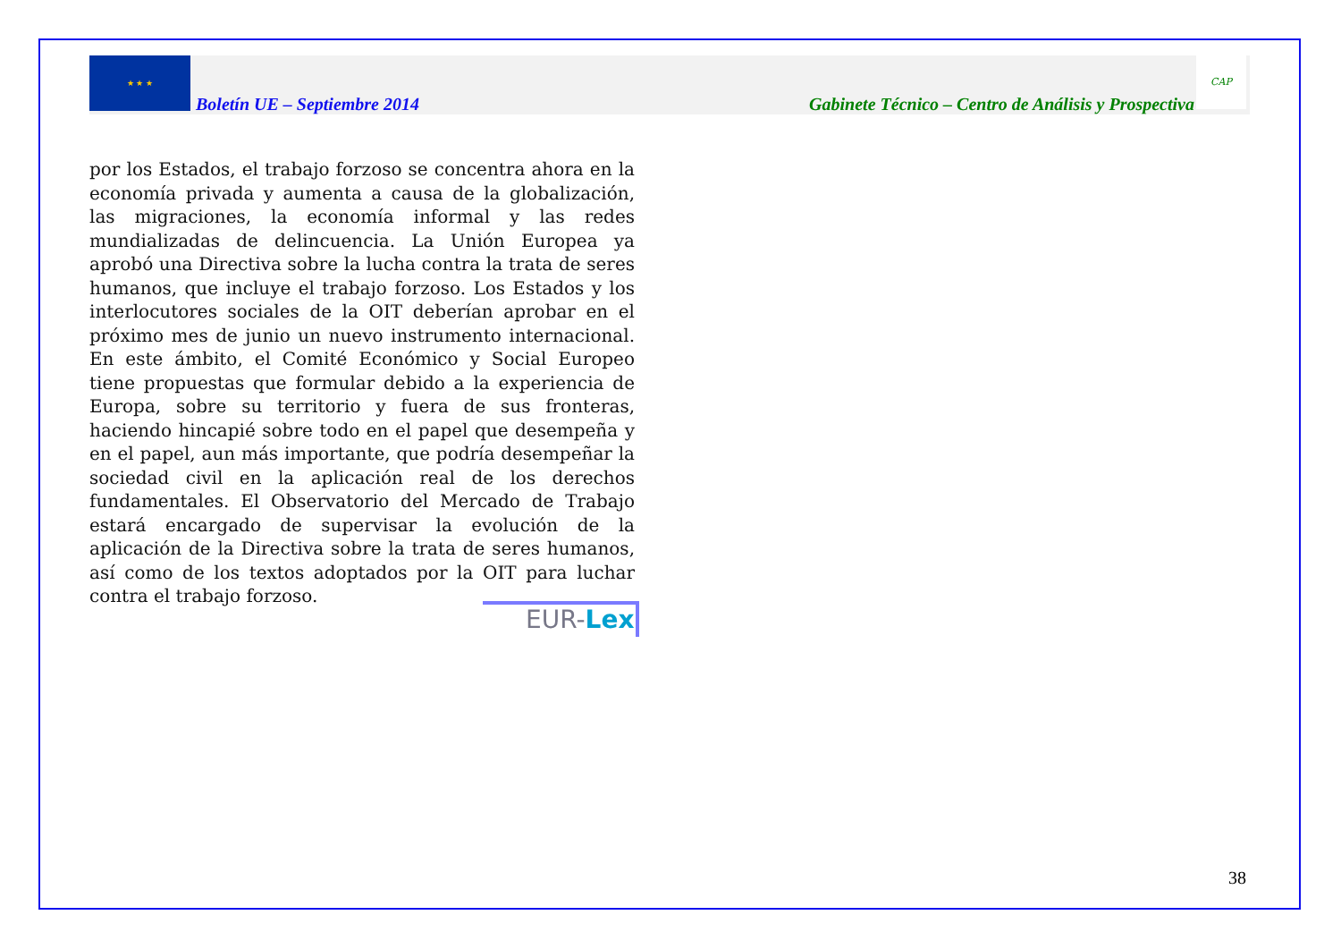★ ★ ★
Boletín UE – Septiembre 2014 Gabinete Técnico – Centro de Análisis y Prospectiva
CAP
por los Estados, el trabajo forzoso se concentra ahora en la economía privada y aumenta a causa de la globalización, las migraciones, la economía informal y las redes mundializadas de delincuencia. La Unión Europea ya aprobó una Directiva sobre la lucha contra la trata de seres humanos, que incluye el trabajo forzoso. Los Estados y los interlocutores sociales de la OIT deberían aprobar en el próximo mes de junio un nuevo instrumento internacional. En este ámbito, el Comité Económico y Social Europeo tiene propuestas que formular debido a la experiencia de Europa, sobre su territorio y fuera de sus fronteras, haciendo hincapié sobre todo en el papel que desempeña y en el papel, aun más importante, que podría desempeñar la sociedad civil en la aplicación real de los derechos fundamentales. El Observatorio del Mercado de Trabajo estará encargado de supervisar la evolución de la aplicación de la Directiva sobre la trata de seres humanos, así como de los textos adoptados por la OIT para luchar contra el trabajo forzoso.
EUR-Lex
38